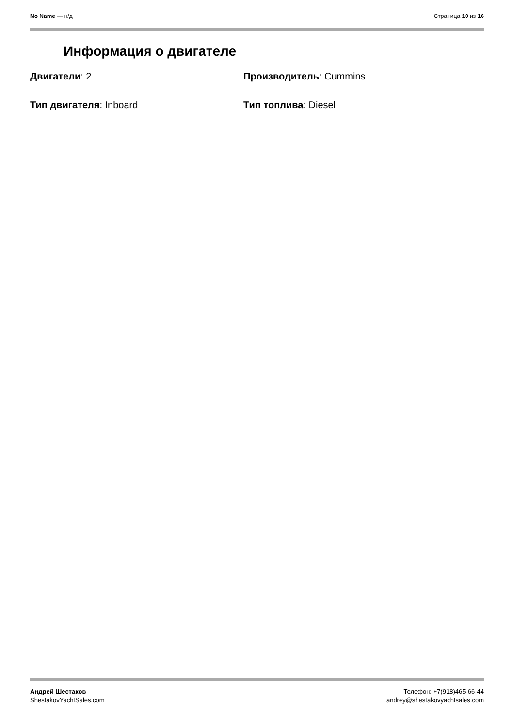No Name — н/д Страница 10 из 16
Информация о двигателе
Двигатели: 2
Производитель: Cummins
Тип двигателя: Inboard
Тип топлива: Diesel
Андрей Шестаков
ShestakovYachtSales.com
Телефон: +7(918)465-66-44
andrey@shestakovyachtsales.com